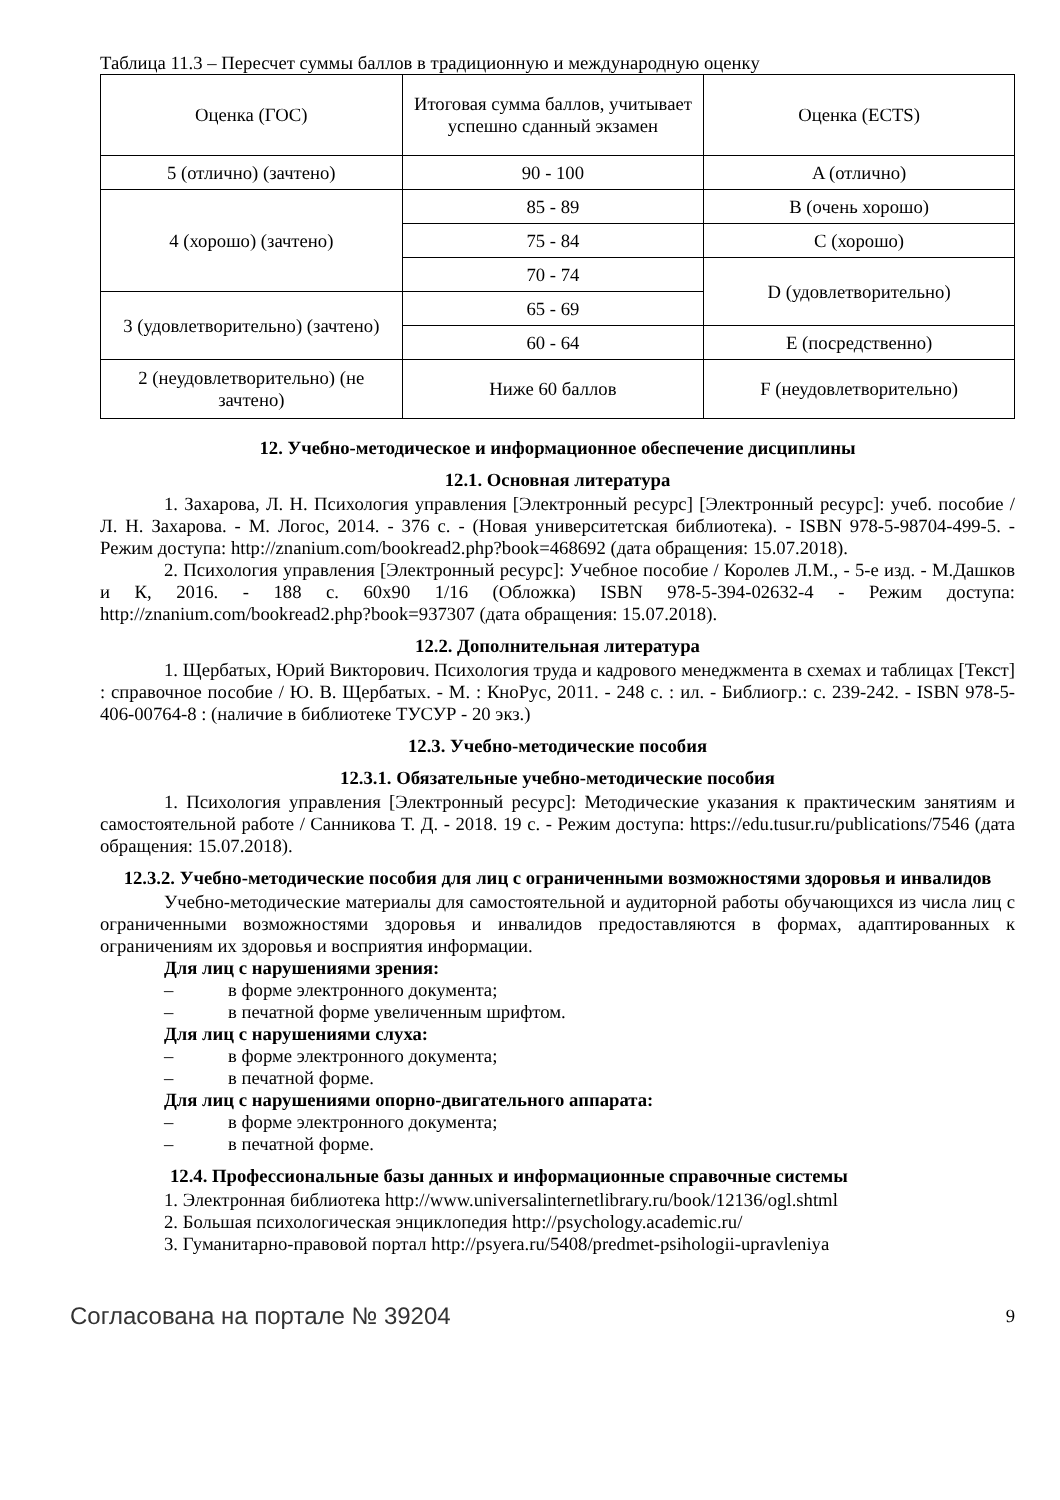Таблица 11.3 – Пересчет суммы баллов в традиционную и международную оценку
| Оценка (ГОС) | Итоговая сумма баллов, учитывает успешно сданный экзамен | Оценка (ECTS) |
| 5 (отлично) (зачтено) | 90 - 100 | A (отлично) |
| 4 (хорошо) (зачтено) | 85 - 89 | B (очень хорошо) |
| | 75 - 84 | C (хорошо) |
| | 70 - 74 | D (удовлетворительно) |
| 3 (удовлетворительно) (зачтено) | 65 - 69 | |
| | 60 - 64 | E (посредственно) |
| 2 (неудовлетворительно) (не зачтено) | Ниже 60 баллов | F (неудовлетворительно) |
12. Учебно-методическое и информационное обеспечение дисциплины
12.1. Основная литература
1. Захарова, Л. Н. Психология управления [Электронный ресурс] [Электронный ресурс]: учеб. пособие / Л. Н. Захарова. - М. Логос, 2014. - 376 с. - (Новая университетская библиотека). - ISBN 978-5-98704-499-5. - Режим доступа: http://znanium.com/bookread2.php?book=468692 (дата обращения: 15.07.2018).
2. Психология управления [Электронный ресурс]: Учебное пособие / Королев Л.М., - 5-е изд. - М.Дашков и К, 2016. - 188 с. 60x90 1/16 (Обложка) ISBN 978-5-394-02632-4 - Режим доступа: http://znanium.com/bookread2.php?book=937307 (дата обращения: 15.07.2018).
12.2. Дополнительная литература
1. Щербатых, Юрий Викторович. Психология труда и кадрового менеджмента в схемах и таблицах [Текст] : справочное пособие / Ю. В. Щербатых. - М. : КноРус, 2011. - 248 с. : ил. - Библиогр.: с. 239-242. - ISBN 978-5-406-00764-8 : (наличие в библиотеке ТУСУР - 20 экз.)
12.3. Учебно-методические пособия
12.3.1. Обязательные учебно-методические пособия
1. Психология управления [Электронный ресурс]: Методические указания к практическим занятиям и самостоятельной работе / Санникова Т. Д. - 2018. 19 с. - Режим доступа: https://edu.tusur.ru/publications/7546 (дата обращения: 15.07.2018).
12.3.2. Учебно-методические пособия для лиц с ограниченными возможностями здоровья и инвалидов
Учебно-методические материалы для самостоятельной и аудиторной работы обучающихся из числа лиц с ограниченными возможностями здоровья и инвалидов предоставляются в формах, адаптированных к ограничениям их здоровья и восприятия информации.
Для лиц с нарушениями зрения:
– в форме электронного документа;
– в печатной форме увеличенным шрифтом.
Для лиц с нарушениями слуха:
– в форме электронного документа;
– в печатной форме.
Для лиц с нарушениями опорно-двигательного аппарата:
– в форме электронного документа;
– в печатной форме.
12.4. Профессиональные базы данных и информационные справочные системы
1. Электронная библиотека http://www.universalinternetlibrary.ru/book/12136/ogl.shtml
2. Большая психологическая энциклопедия http://psychology.academic.ru/
3. Гуманитарно-правовой портал http://psyera.ru/5408/predmet-psihologii-upravleniya
Согласована на портале № 39204 9